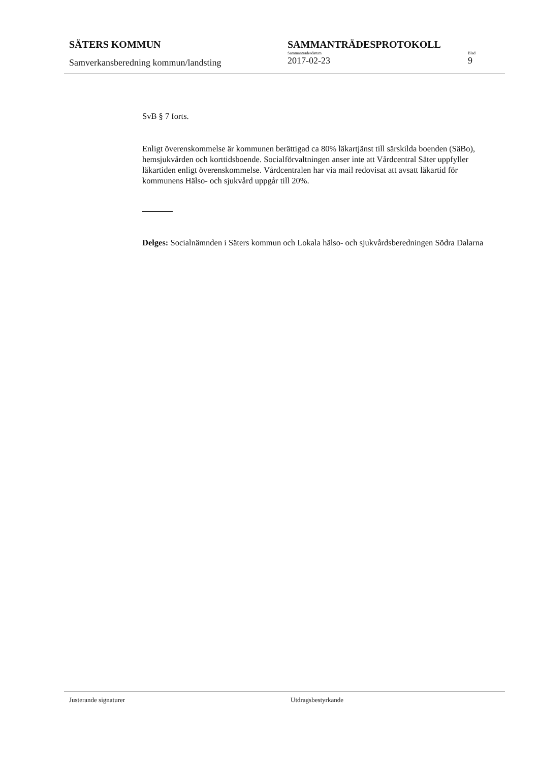SÄTERS KOMMUN
Samverkansberedning kommun/landsting
SAMMANTRÄDESPROTOKOLL
Sammanträdesdatum
2017-02-23
Blad
9
SvB § 7 forts.
Enligt överenskommelse är kommunen berättigad ca 80% läkartjänst till särskilda boenden (SäBo), hemsjukvården och korttidsboende. Socialförvaltningen anser inte att Vårdcentral Säter uppfyller läkartiden enligt överenskommelse. Vårdcentralen har via mail redovisat att avsatt läkartid för kommunens Hälso- och sjukvård uppgår till 20%.
Delges: Socialnämnden i Säters kommun och Lokala hälso- och sjukvårdsberedningen Södra Dalarna
Justerande signaturer Utdragsbestyrkande